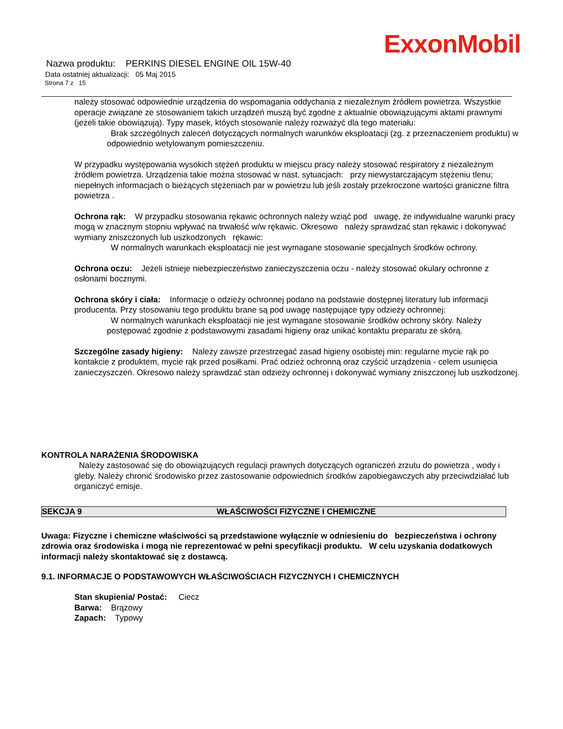ExxonMobil
Nazwa produktu: PERKINS DIESEL ENGINE OIL 15W-40
Data ostatniej aktualizacji: 05 Maj 2015
Strona 7 z 15
należy stosować odpowiednie urządzenia do wspomagania oddychania z niezależnym źródłem powietrza. Wszystkie operacje związane ze stosowaniem takich urządzeń muszą być zgodne z aktualnie obowiązującymi aktami prawnymi (jeżeli takie obowiązują). Typy masek, któych stosowanie należy rozważyć dla tego materiału:
Brak szczególnych zaleceń dotyczących normalnych warunków eksploatacji (zg. z przeznaczeniem produktu) w odpowiednio wetylowanym pomieszczeniu.
W przypadku występowania wysokich stężeń produktu w miejscu pracy należy stosować respiratory z niezależnym źródłem powietrza. Urządzenia takie można stosować w nast. sytuacjach: przy niewystarczającym stężeniu tlenu; niepełnych informacjach o bieżących stężeniach par w powietrzu lub jeśli zostały przekroczone wartości graniczne filtra powietrza .
Ochrona rąk: W przypadku stosowania rękawic ochronnych należy wziąć pod uwagę, że indywidualne warunki pracy mogą w znacznym stopniu wpływać na trwałość w/w rękawic. Okresowo należy sprawdzać stan rękawic i dokonywać wymiany zniszczonych lub uszkodzonych rękawic:
W normalnych warunkach eksploatacji nie jest wymagane stosowanie specjalnych środków ochrony.
Ochrona oczu: Jeżeli istnieje niebezpieczeństwo zanieczyszczenia oczu - należy stosować okulary ochronne z osłonami bocznymi.
Ochrona skóry i ciała: Informacje o odzieży ochronnej podano na podstawie dostępnej literatury lub informacji producenta. Przy stosowaniu tego produktu brane są pod uwagę następujące typy odzieży ochronnej:
W normalnych warunkach eksploatacji nie jest wymagane stosowanie środków ochrony skóry. Należy postępować zgodnie z podstawowymi zasadami higieny oraz unikać kontaktu preparatu ze skórą.
Szczególne zasady higieny: Należy zawsze przestrzegać zasad higieny osobistej min: regularne mycie rąk po kontakcie z produktem, mycie rąk przed posiłkami. Prać odzież ochronną oraz czyścić urządzenia - celem usunięcia zanieczyszczeń. Okresowo należy sprawdzać stan odzieży ochronnej i dokonywać wymiany zniszczonej lub uszkodzonej.
KONTROLA NARAŻENIA ŚRODOWISKA
Należy zastosować się do obowiązujących regulacji prawnych dotyczących ograniczeń zrzutu do powietrza , wody i gleby. Należy chronić środowisko przez zastosowanie odpowiednich środków zapobiegawczych aby przeciwdziałać lub organiczyć emisje.
SEKCJA 9 WŁAŚCIWOŚCI FIZYCZNE I CHEMICZNE
Uwaga: Fizyczne i chemiczne właściwości są przedstawione wyłącznie w odniesieniu do bezpieczeństwa i ochrony zdrowia oraz środowiska i mogą nie reprezentować w pełni specyfikacji produktu. W celu uzyskania dodatkowych informacji należy skontaktować się z dostawcą.
9.1. INFORMACJE O PODSTAWOWYCH WŁAŚCIWOŚCIACH FIZYCZNYCH I CHEMICZNYCH
Stan skupienia/ Postać: Ciecz
Barwa: Brązowy
Zapach: Typowy